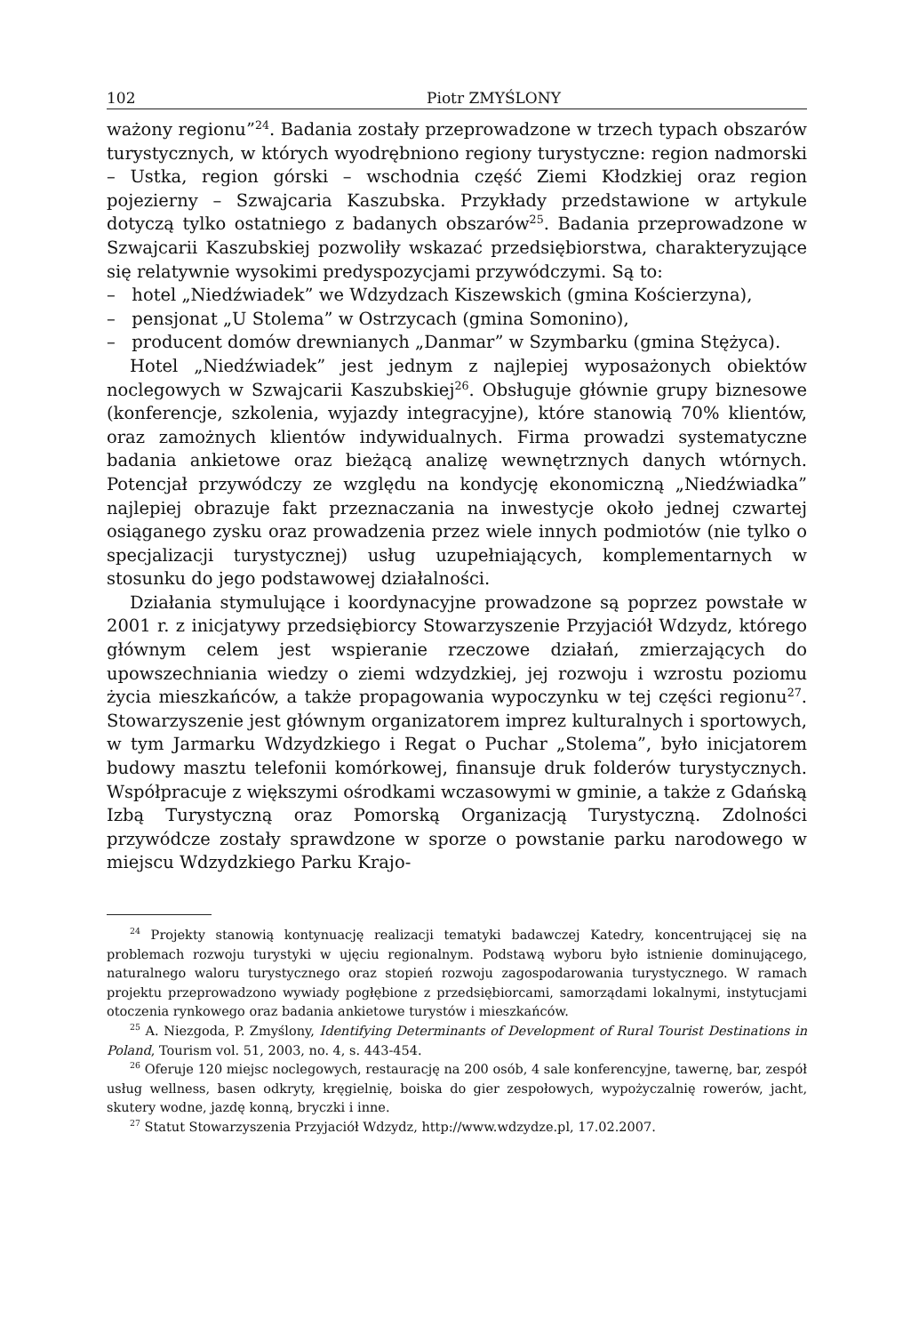102 Piotr ZMYŚLONY
ważony regionu”<sup>24</sup>. Badania zostały przeprowadzone w trzech typach obszarów turystycznych, w których wyodrębniono regiony turystyczne: region nadmorski – Ustka, region górski – wschodnia część Ziemi Kłodzkiej oraz region pojezierny – Szwajcaria Kaszubska. Przykłady przedstawione w artykule dotyczą tylko ostatniego z badanych obszarów<sup>25</sup>. Badania przeprowadzone w Szwajcarii Kaszubskiej pozwoliły wskazać przedsiębiorstwa, charakteryzujące się relatywnie wysokimi predyspozycjami przywódczymi. Są to:
– hotel „Niedźwiadek” we Wdzydzach Kiszewskich (gmina Kościerzyna),
– pensjonat „U Stolema” w Ostrzycach (gmina Somonino),
– producent domów drewnianych „Danmar” w Szymbarku (gmina Stężyca).
Hotel „Niedźwiadek” jest jednym z najlepiej wyposażonych obiektów noclegowych w Szwajcarii Kaszubskiej<sup>26</sup>. Obsługuje głównie grupy biznesowe (konferencje, szkolenia, wyjazdy integracyjne), które stanowią 70% klientów, oraz zamożnych klientów indywidualnych. Firma prowadzi systematyczne badania ankietowe oraz bieżącą analizę wewnętrznych danych wtórnych. Potencjał przywódczy ze względu na kondycję ekonomiczną „Niedźwiadka” najlepiej obrazuje fakt przeznaczania na inwestycje około jednej czwartej osiąganego zysku oraz prowadzenia przez wiele innych podmiotów (nie tylko o specjalizacji turystycznej) usług uzupełniających, komplementarnych w stosunku do jego podstawowej działalności.
Działania stymulujące i koordynacyjne prowadzone są poprzez powstałe w 2001 r. z inicjatywy przedsiębiorcy Stowarzyszenie Przyjaciół Wdzydz, którego głównym celem jest wspieranie rzeczowe działań, zmierzających do upowszechniania wiedzy o ziemi wdzydzkiej, jej rozwoju i wzrostu poziomu życia mieszkańców, a także propagowania wypoczynku w tej części regionu<sup>27</sup>. Stowarzyszenie jest głównym organizatorem imprez kulturalnych i sportowych, w tym Jarmarku Wdzydzkiego i Regat o Puchar „Stolema”, było inicjatorem budowy masztu telefonii komórkowej, finansuje druk folderów turystycznych. Współpracuje z większymi ośrodkami wczasowymi w gminie, a także z Gdańską Izbą Turystyczną oraz Pomorską Organizacją Turystyczną. Zdolności przywódcze zostały sprawdzone w sporze o powstanie parku narodowego w miejscu Wdzydzkiego Parku Krajo-
<sup>24</sup> Projekty stanowią kontynuację realizacji tematyki badawczej Katedry, koncentrującej się na problemach rozwoju turystyki w ujęciu regionalnym. Podstawą wyboru było istnienie dominującego, naturalnego waloru turystycznego oraz stopień rozwoju zagospodarowania turystycznego. W ramach projektu przeprowadzono wywiady pogłębione z przedsiębiorcami, samorządami lokalnymi, instytucjami otoczenia rynkowego oraz badania ankietowe turystów i mieszkańców.
<sup>25</sup> A. Niezgoda, P. Zmyślony, Identifying Determinants of Development of Rural Tourist Destinations in Poland, Tourism vol. 51, 2003, no. 4, s. 443-454.
<sup>26</sup> Oferuje 120 miejsc noclegowych, restaurację na 200 osób, 4 sale konferencyjne, tawernę, bar, zespół usług wellness, basen odkryty, kręgielnię, boiska do gier zespołowych, wypożyczalnię rowerów, jacht, skutery wodne, jazdę konną, bryczki i inne.
<sup>27</sup> Statut Stowarzyszenia Przyjaciół Wdzydz, http://www.wdzydze.pl, 17.02.2007.